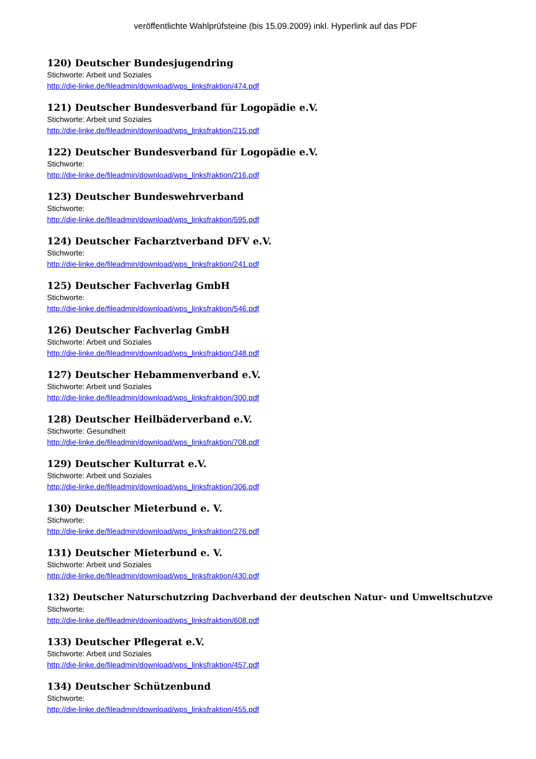veröffentlichte Wahlprüfsteine (bis 15.09.2009) inkl. Hyperlink auf das PDF
120) Deutscher Bundesjugendring
Stichworte: Arbeit und Soziales
http://die-linke.de/fileadmin/download/wps_linksfraktion/474.pdf
121) Deutscher Bundesverband für Logopädie e.V.
Stichworte: Arbeit und Soziales
http://die-linke.de/fileadmin/download/wps_linksfraktion/215.pdf
122) Deutscher Bundesverband für Logopädie e.V.
Stichworte:
http://die-linke.de/fileadmin/download/wps_linksfraktion/216.pdf
123) Deutscher Bundeswehrverband
Stichworte:
http://die-linke.de/fileadmin/download/wps_linksfraktion/595.pdf
124) Deutscher Facharztverband DFV e.V.
Stichworte:
http://die-linke.de/fileadmin/download/wps_linksfraktion/241.pdf
125) Deutscher Fachverlag GmbH
Stichworte:
http://die-linke.de/fileadmin/download/wps_linksfraktion/546.pdf
126) Deutscher Fachverlag GmbH
Stichworte: Arbeit und Soziales
http://die-linke.de/fileadmin/download/wps_linksfraktion/348.pdf
127) Deutscher Hebammenverband e.V.
Stichworte: Arbeit und Soziales
http://die-linke.de/fileadmin/download/wps_linksfraktion/300.pdf
128) Deutscher Heilbäderverband e.V.
Stichworte: Gesundheit
http://die-linke.de/fileadmin/download/wps_linksfraktion/708.pdf
129) Deutscher Kulturrat e.V.
Stichworte: Arbeit und Soziales
http://die-linke.de/fileadmin/download/wps_linksfraktion/306.pdf
130) Deutscher Mieterbund e. V.
Stichworte:
http://die-linke.de/fileadmin/download/wps_linksfraktion/276.pdf
131) Deutscher Mieterbund e. V.
Stichworte: Arbeit und Soziales
http://die-linke.de/fileadmin/download/wps_linksfraktion/430.pdf
132) Deutscher Naturschutzring Dachverband der deutschen Natur- und Umweltschutzve
Stichworte:
http://die-linke.de/fileadmin/download/wps_linksfraktion/608.pdf
133) Deutscher Pflegerat e.V.
Stichworte: Arbeit und Soziales
http://die-linke.de/fileadmin/download/wps_linksfraktion/457.pdf
134) Deutscher Schützenbund
Stichworte:
http://die-linke.de/fileadmin/download/wps_linksfraktion/455.pdf